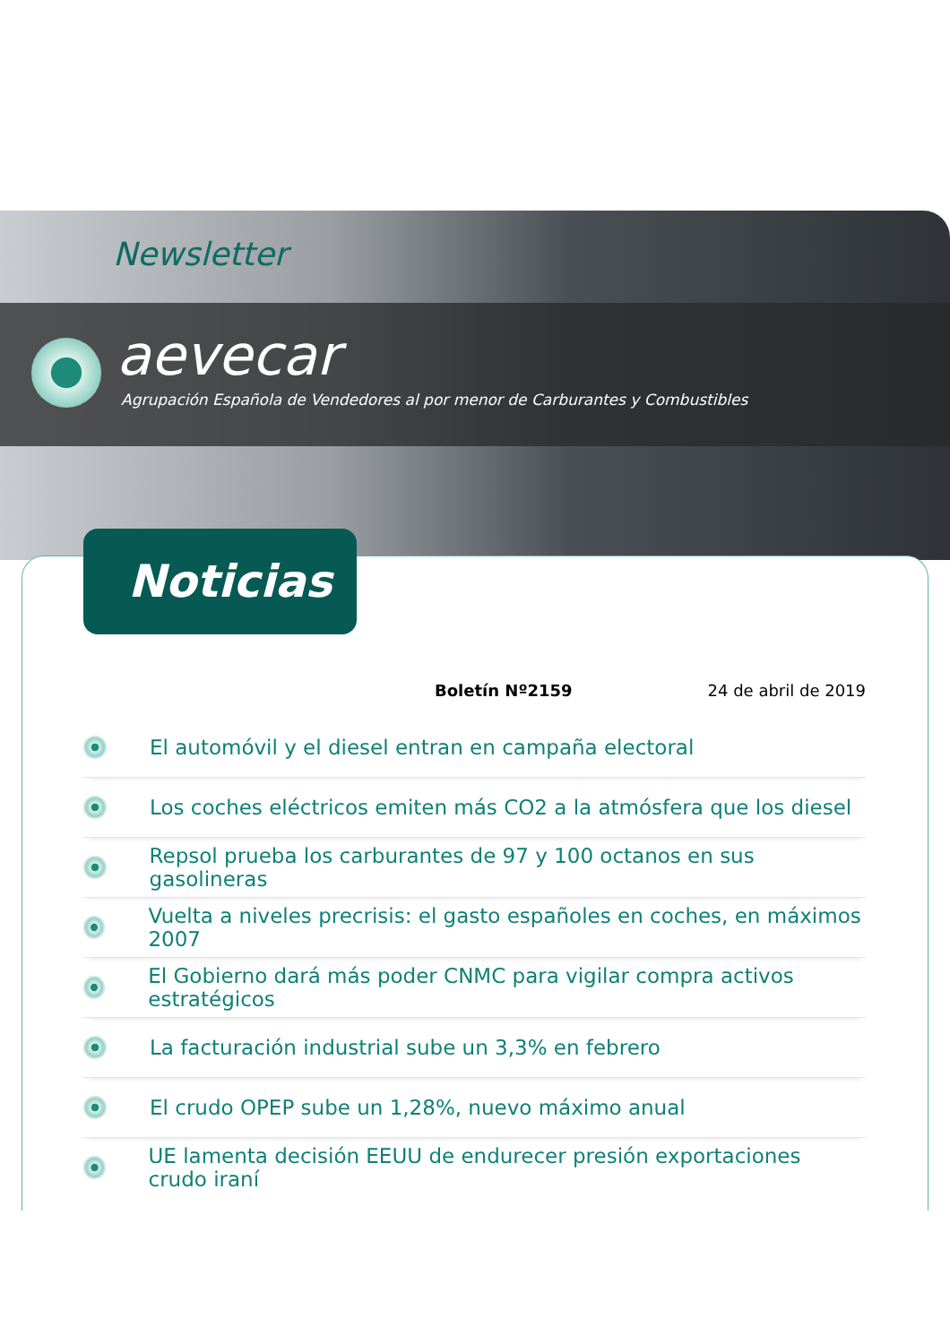Newsletter
aevecar
Agrupación Española de Vendedores al por menor de Carburantes y Combustibles
Noticias
Boletín Nº2159 24 de abril de 2019
El automóvil y el diesel entran en campaña electoral
Los coches eléctricos emiten más CO2 a la atmósfera que los diesel
Repsol prueba los carburantes de 97 y 100 octanos en sus gasolineras
Vuelta a niveles precrisis: el gasto españoles en coches, en máximos 2007
El Gobierno dará más poder CNMC para vigilar compra activos estratégicos
La facturación industrial sube un 3,3% en febrero
El crudo OPEP sube un 1,28%, nuevo máximo anual
UE lamenta decisión EEUU de endurecer presión exportaciones crudo iraní